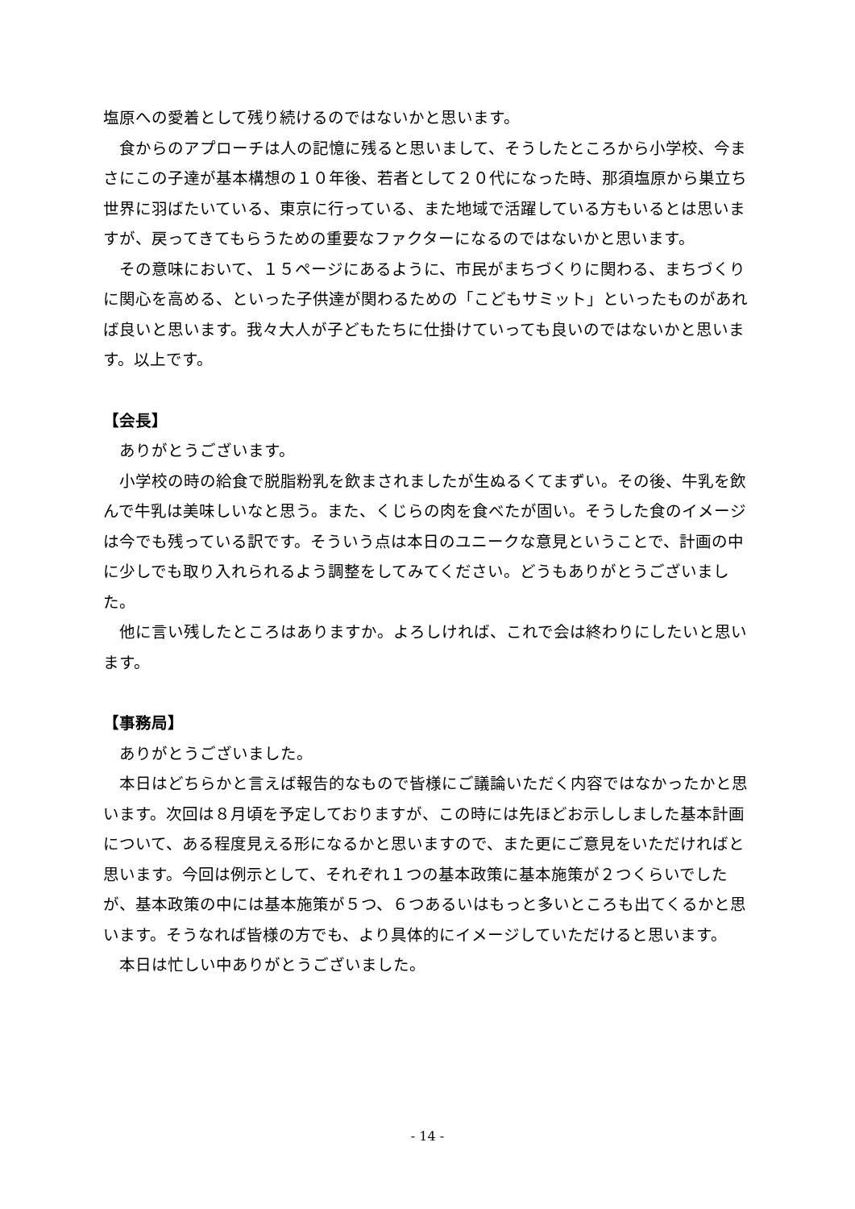塩原への愛着として残り続けるのではないかと思います。
食からのアプローチは人の記憶に残ると思いまして、そうしたところから小学校、今まさにこの子達が基本構想の１０年後、若者として２０代になった時、那須塩原から巣立ち世界に羽ばたいている、東京に行っている、また地域で活躍している方もいるとは思いますが、戻ってきてもらうための重要なファクターになるのではないかと思います。
その意味において、１５ページにあるように、市民がまちづくりに関わる、まちづくりに関心を高める、といった子供達が関わるための「こどもサミット」といったものがあれば良いと思います。我々大人が子どもたちに仕掛けていっても良いのではないかと思います。以上です。
【会長】
ありがとうございます。
小学校の時の給食で脱脂粉乳を飲まされましたが生ぬるくてまずい。その後、牛乳を飲んで牛乳は美味しいなと思う。また、くじらの肉を食べたが固い。そうした食のイメージは今でも残っている訳です。そういう点は本日のユニークな意見ということで、計画の中に少しでも取り入れられるよう調整をしてみてください。どうもありがとうございました。
他に言い残したところはありますか。よろしければ、これで会は終わりにしたいと思います。
【事務局】
ありがとうございました。
本日はどちらかと言えば報告的なもので皆様にご議論いただく内容ではなかったかと思います。次回は８月頃を予定しておりますが、この時には先ほどお示ししました基本計画について、ある程度見える形になるかと思いますので、また更にご意見をいただければと思います。今回は例示として、それぞれ１つの基本政策に基本施策が２つくらいでしたが、基本政策の中には基本施策が５つ、６つあるいはもっと多いところも出てくるかと思います。そうなれば皆様の方でも、より具体的にイメージしていただけると思います。
本日は忙しい中ありがとうございました。
- 14 -